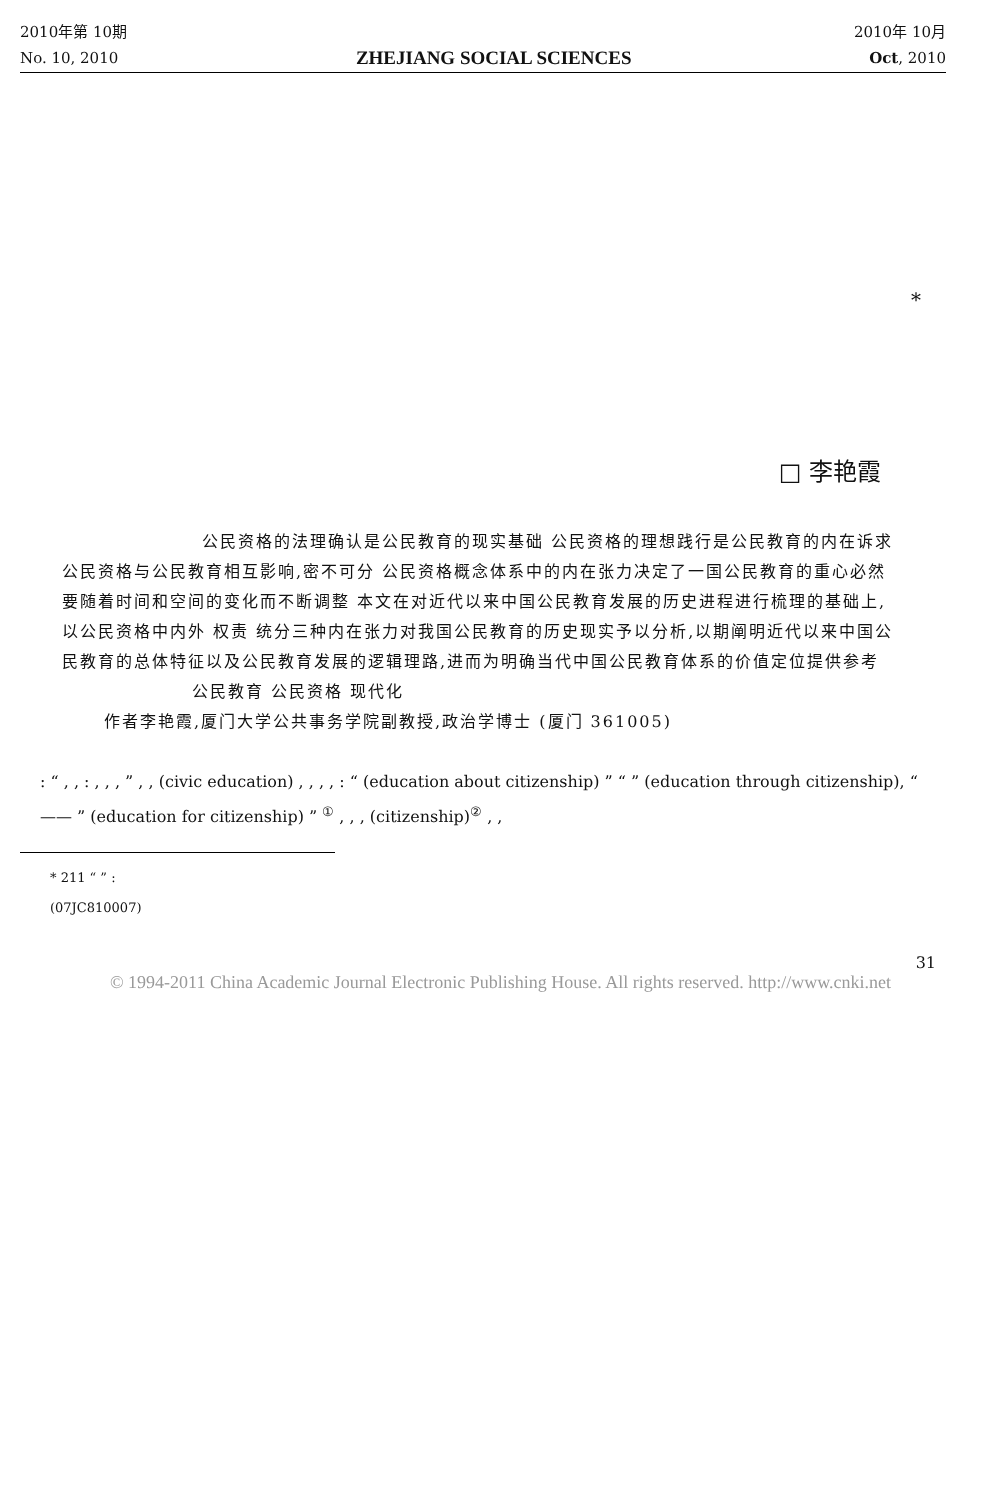2010年第 10期 2010年 10月
No. 10, 2010 ZHEJIANG SOCIAL SCIENCES Oct, 2010
*
□ 李艳霞
公民资格的法理确认是公民教育的现实基础 公民资格的理想践行是公民教育的内在诉求 公民资格与公民教育相互影响,密不可分 公民资格概念体系中的内在张力决定了一国公民教育的重心必然要随着时间和空间的变化而不断调整 本文在对近代以来中国公民教育发展的历史进程进行梳理的基础上,以公民资格中内外 权责 统分三种内在张力对我国公民教育的历史现实予以分析,以期阐明近代以来中国公民教育的总体特征以及公民教育发展的逻辑理路,进而为明确当代中国公民教育体系的价值定位提供参考
公民教育 公民资格 现代化
作者李艳霞,厦门大学公共事务学院副教授,政治学博士 (厦门 361005)
: “ , , : , , , ” , , (civic education) , , , , : “ (education about citizenship) ” “ ” (education through citizenship), “ —— ” (education for citizenship) ” <sup>①</sup> , , , (citizenship)<sup>②</sup> , ,
* 211 “ ” :
(07JC810007)
31
© 1994-2011 China Academic Journal Electronic Publishing House. All rights reserved. http://www.cnki.net